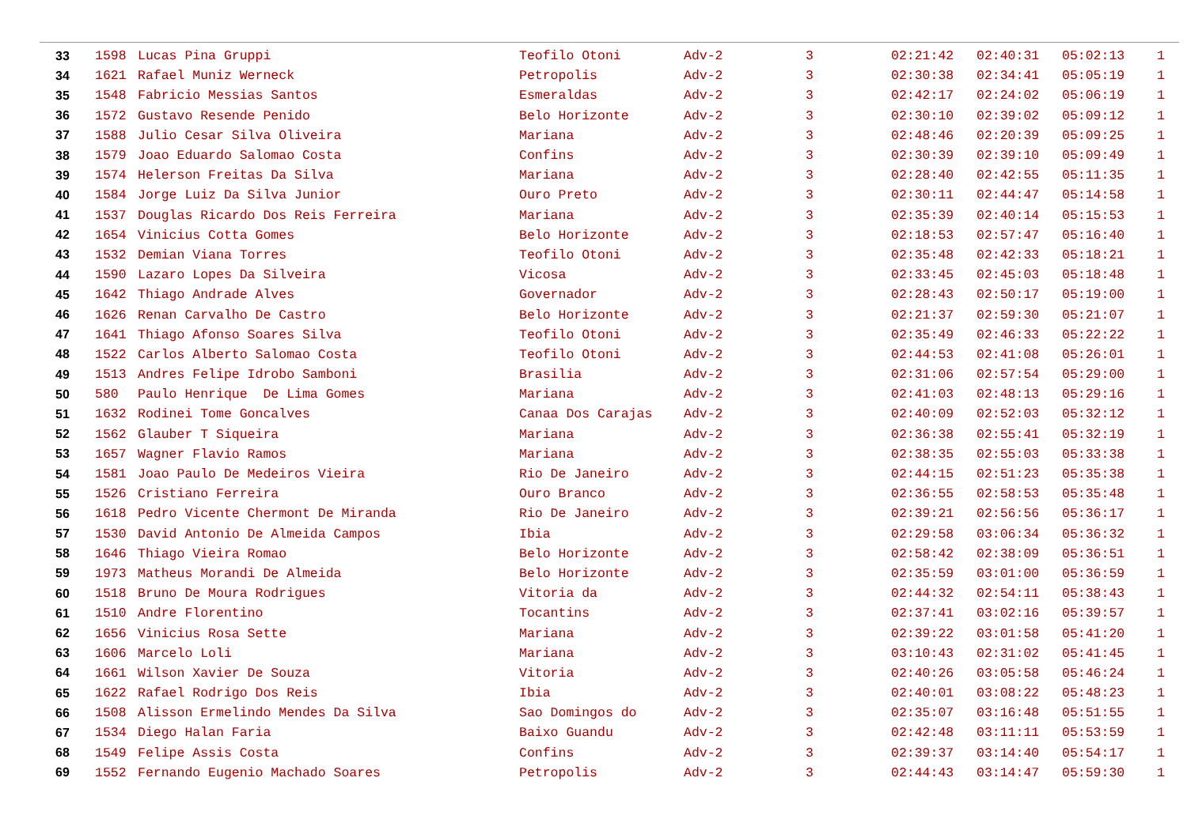| 33 | 1598 | Lucas Pina Gruppi | Teofilo Otoni | Adv-2 | 3 | 02:21:42 | 02:40:31 | 05:02:13 | 1 |
| 34 | 1621 | Rafael Muniz Werneck | Petropolis | Adv-2 | 3 | 02:30:38 | 02:34:41 | 05:05:19 | 1 |
| 35 | 1548 | Fabricio Messias Santos | Esmeraldas | Adv-2 | 3 | 02:42:17 | 02:24:02 | 05:06:19 | 1 |
| 36 | 1572 | Gustavo Resende Penido | Belo Horizonte | Adv-2 | 3 | 02:30:10 | 02:39:02 | 05:09:12 | 1 |
| 37 | 1588 | Julio Cesar Silva Oliveira | Mariana | Adv-2 | 3 | 02:48:46 | 02:20:39 | 05:09:25 | 1 |
| 38 | 1579 | Joao Eduardo Salomao Costa | Confins | Adv-2 | 3 | 02:30:39 | 02:39:10 | 05:09:49 | 1 |
| 39 | 1574 | Helerson Freitas Da Silva | Mariana | Adv-2 | 3 | 02:28:40 | 02:42:55 | 05:11:35 | 1 |
| 40 | 1584 | Jorge Luiz Da Silva Junior | Ouro Preto | Adv-2 | 3 | 02:30:11 | 02:44:47 | 05:14:58 | 1 |
| 41 | 1537 | Douglas Ricardo Dos Reis Ferreira | Mariana | Adv-2 | 3 | 02:35:39 | 02:40:14 | 05:15:53 | 1 |
| 42 | 1654 | Vinicius Cotta Gomes | Belo Horizonte | Adv-2 | 3 | 02:18:53 | 02:57:47 | 05:16:40 | 1 |
| 43 | 1532 | Demian Viana Torres | Teofilo Otoni | Adv-2 | 3 | 02:35:48 | 02:42:33 | 05:18:21 | 1 |
| 44 | 1590 | Lazaro Lopes Da Silveira | Vicosa | Adv-2 | 3 | 02:33:45 | 02:45:03 | 05:18:48 | 1 |
| 45 | 1642 | Thiago Andrade Alves | Governador | Adv-2 | 3 | 02:28:43 | 02:50:17 | 05:19:00 | 1 |
| 46 | 1626 | Renan Carvalho De Castro | Belo Horizonte | Adv-2 | 3 | 02:21:37 | 02:59:30 | 05:21:07 | 1 |
| 47 | 1641 | Thiago Afonso Soares Silva | Teofilo Otoni | Adv-2 | 3 | 02:35:49 | 02:46:33 | 05:22:22 | 1 |
| 48 | 1522 | Carlos Alberto Salomao Costa | Teofilo Otoni | Adv-2 | 3 | 02:44:53 | 02:41:08 | 05:26:01 | 1 |
| 49 | 1513 | Andres Felipe Idrobo Samboni | Brasilia | Adv-2 | 3 | 02:31:06 | 02:57:54 | 05:29:00 | 1 |
| 50 | 580 | Paulo Henrique De Lima Gomes | Mariana | Adv-2 | 3 | 02:41:03 | 02:48:13 | 05:29:16 | 1 |
| 51 | 1632 | Rodinei Tome Goncalves | Canaa Dos Carajas | Adv-2 | 3 | 02:40:09 | 02:52:03 | 05:32:12 | 1 |
| 52 | 1562 | Glauber T Siqueira | Mariana | Adv-2 | 3 | 02:36:38 | 02:55:41 | 05:32:19 | 1 |
| 53 | 1657 | Wagner Flavio Ramos | Mariana | Adv-2 | 3 | 02:38:35 | 02:55:03 | 05:33:38 | 1 |
| 54 | 1581 | Joao Paulo De Medeiros Vieira | Rio De Janeiro | Adv-2 | 3 | 02:44:15 | 02:51:23 | 05:35:38 | 1 |
| 55 | 1526 | Cristiano Ferreira | Ouro Branco | Adv-2 | 3 | 02:36:55 | 02:58:53 | 05:35:48 | 1 |
| 56 | 1618 | Pedro Vicente Chermont De Miranda | Rio De Janeiro | Adv-2 | 3 | 02:39:21 | 02:56:56 | 05:36:17 | 1 |
| 57 | 1530 | David Antonio De Almeida Campos | Ibia | Adv-2 | 3 | 02:29:58 | 03:06:34 | 05:36:32 | 1 |
| 58 | 1646 | Thiago Vieira Romao | Belo Horizonte | Adv-2 | 3 | 02:58:42 | 02:38:09 | 05:36:51 | 1 |
| 59 | 1973 | Matheus Morandi De Almeida | Belo Horizonte | Adv-2 | 3 | 02:35:59 | 03:01:00 | 05:36:59 | 1 |
| 60 | 1518 | Bruno De Moura Rodrigues | Vitoria da | Adv-2 | 3 | 02:44:32 | 02:54:11 | 05:38:43 | 1 |
| 61 | 1510 | Andre Florentino | Tocantins | Adv-2 | 3 | 02:37:41 | 03:02:16 | 05:39:57 | 1 |
| 62 | 1656 | Vinicius Rosa Sette | Mariana | Adv-2 | 3 | 02:39:22 | 03:01:58 | 05:41:20 | 1 |
| 63 | 1606 | Marcelo Loli | Mariana | Adv-2 | 3 | 03:10:43 | 02:31:02 | 05:41:45 | 1 |
| 64 | 1661 | Wilson Xavier De Souza | Vitoria | Adv-2 | 3 | 02:40:26 | 03:05:58 | 05:46:24 | 1 |
| 65 | 1622 | Rafael Rodrigo Dos Reis | Ibia | Adv-2 | 3 | 02:40:01 | 03:08:22 | 05:48:23 | 1 |
| 66 | 1508 | Alisson Ermelindo Mendes Da Silva | Sao Domingos do | Adv-2 | 3 | 02:35:07 | 03:16:48 | 05:51:55 | 1 |
| 67 | 1534 | Diego Halan Faria | Baixo Guandu | Adv-2 | 3 | 02:42:48 | 03:11:11 | 05:53:59 | 1 |
| 68 | 1549 | Felipe Assis Costa | Confins | Adv-2 | 3 | 02:39:37 | 03:14:40 | 05:54:17 | 1 |
| 69 | 1552 | Fernando Eugenio Machado Soares | Petropolis | Adv-2 | 3 | 02:44:43 | 03:14:47 | 05:59:30 | 1 |